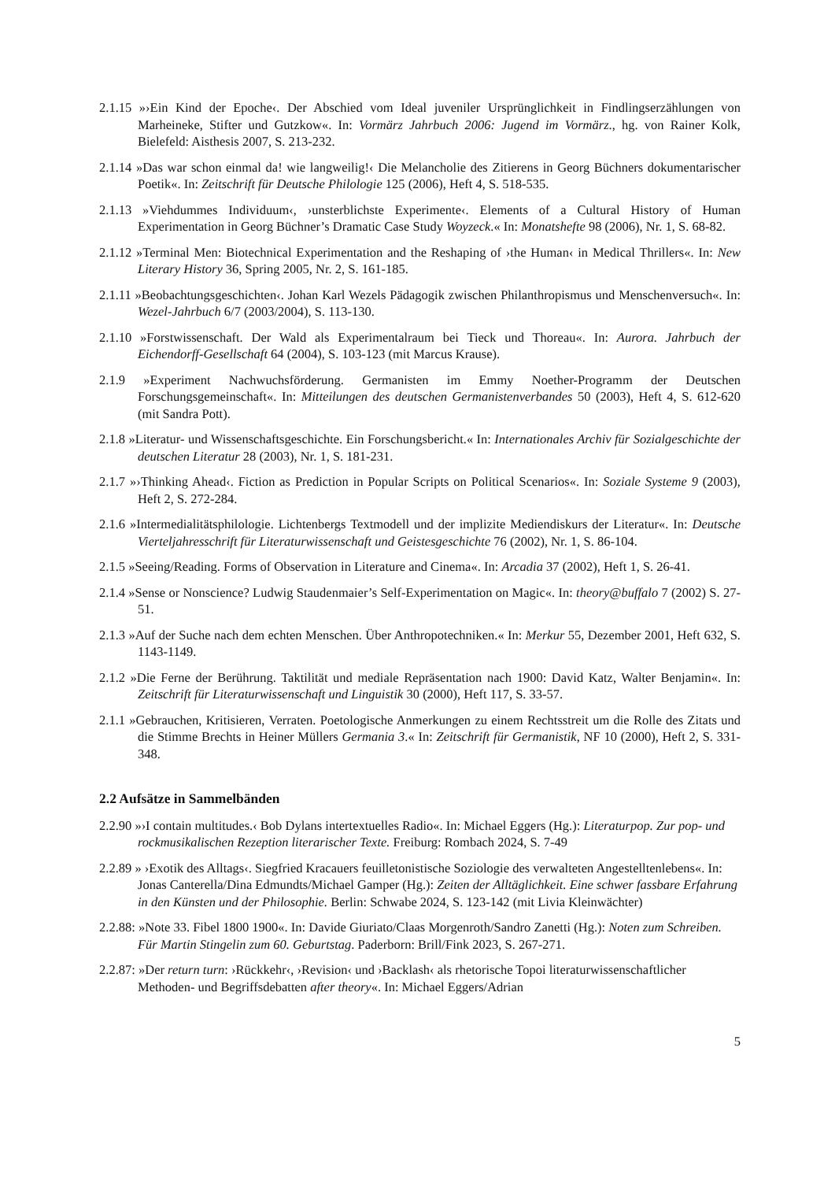2.1.15 »›Ein Kind der Epoche‹. Der Abschied vom Ideal juveniler Ursprünglichkeit in Findlingserzählungen von Marheineke, Stifter und Gutzkow«. In: Vormärz Jahrbuch 2006: Jugend im Vormärz., hg. von Rainer Kolk, Bielefeld: Aisthesis 2007, S. 213-232.
2.1.14 »Das war schon einmal da! wie langweilig!‹ Die Melancholie des Zitierens in Georg Büchners dokumentarischer Poetik«. In: Zeitschrift für Deutsche Philologie 125 (2006), Heft 4, S. 518-535.
2.1.13 »Viehdummes Individuum‹, ›unsterblichste Experimente‹. Elements of a Cultural History of Human Experimentation in Georg Büchner’s Dramatic Case Study Woyzeck.« In: Monatshefte 98 (2006), Nr. 1, S. 68-82.
2.1.12 »Terminal Men: Biotechnical Experimentation and the Reshaping of ›the Human‹ in Medical Thrillers«. In: New Literary History 36, Spring 2005, Nr. 2, S. 161-185.
2.1.11 »Beobachtungsgeschichten‹. Johan Karl Wezels Pädagogik zwischen Philanthropismus und Menschenversuch«. In: Wezel-Jahrbuch 6/7 (2003/2004), S. 113-130.
2.1.10 »Forstwissenschaft. Der Wald als Experimentalraum bei Tieck und Thoreau«. In: Aurora. Jahrbuch der Eichendorff-Gesellschaft 64 (2004), S. 103-123 (mit Marcus Krause).
2.1.9 »Experiment Nachwuchsförderung. Germanisten im Emmy Noether-Programm der Deutschen Forschungsgemeinschaft«. In: Mitteilungen des deutschen Germanistenverbandes 50 (2003), Heft 4, S. 612-620 (mit Sandra Pott).
2.1.8 »Literatur- und Wissenschaftsgeschichte. Ein Forschungsbericht.« In: Internationales Archiv für Sozialgeschichte der deutschen Literatur 28 (2003), Nr. 1, S. 181-231.
2.1.7 »›Thinking Ahead‹. Fiction as Prediction in Popular Scripts on Political Scenarios«. In: Soziale Systeme 9 (2003), Heft 2, S. 272-284.
2.1.6 »Intermedialitätsphilologie. Lichtenbergs Textmodell und der implizite Mediendiskurs der Literatur«. In: Deutsche Vierteljahresschrift für Literaturwissenschaft und Geistesgeschichte 76 (2002), Nr. 1, S. 86-104.
2.1.5 »Seeing/Reading. Forms of Observation in Literature and Cinema«. In: Arcadia 37 (2002), Heft 1, S. 26-41.
2.1.4 »Sense or Nonscience? Ludwig Staudenmaier’s Self-Experimentation on Magic«. In: theory@buffalo 7 (2002) S. 27-51.
2.1.3 »Auf der Suche nach dem echten Menschen. Über Anthropotechniken.« In: Merkur 55, Dezember 2001, Heft 632, S. 1143-1149.
2.1.2 »Die Ferne der Berührung. Taktilität und mediale Repräsentation nach 1900: David Katz, Walter Benjamin«. In: Zeitschrift für Literaturwissenschaft und Linguistik 30 (2000), Heft 117, S. 33-57.
2.1.1 »Gebrauchen, Kritisieren, Verraten. Poetologische Anmerkungen zu einem Rechtsstreit um die Rolle des Zitats und die Stimme Brechts in Heiner Müllers Germania 3.« In: Zeitschrift für Germanistik, NF 10 (2000), Heft 2, S. 331-348.
2.2 Aufsätze in Sammelbänden
2.2.90 »›I contain multitudes.‹ Bob Dylans intertextuelles Radio«. In: Michael Eggers (Hg.): Literaturpop. Zur pop- und rockmusikalischen Rezeption literarischer Texte. Freiburg: Rombach 2024, S. 7-49
2.2.89 » ›Exotik des Alltags‹. Siegfried Kracauers feuilletonistische Soziologie des verwalteten Angestelltenlebens«. In: Jonas Canterella/Dina Edmundts/Michael Gamper (Hg.): Zeiten der Alltäglichkeit. Eine schwer fassbare Erfahrung in den Künsten und der Philosophie. Berlin: Schwabe 2024, S. 123-142 (mit Livia Kleinwächter)
2.2.88: »Note 33. Fibel 1800 1900«. In: Davide Giuriato/Claas Morgenroth/Sandro Zanetti (Hg.): Noten zum Schreiben. Für Martin Stingelin zum 60. Geburtstag. Paderborn: Brill/Fink 2023, S. 267-271.
2.2.87: »Der return turn: ›Rückkehr‹, ›Revision‹ und ›Backlash‹ als rhetorische Topoi literaturwissenschaftlicher Methoden- und Begriffsdebatten after theory«. In: Michael Eggers/Adrian
5